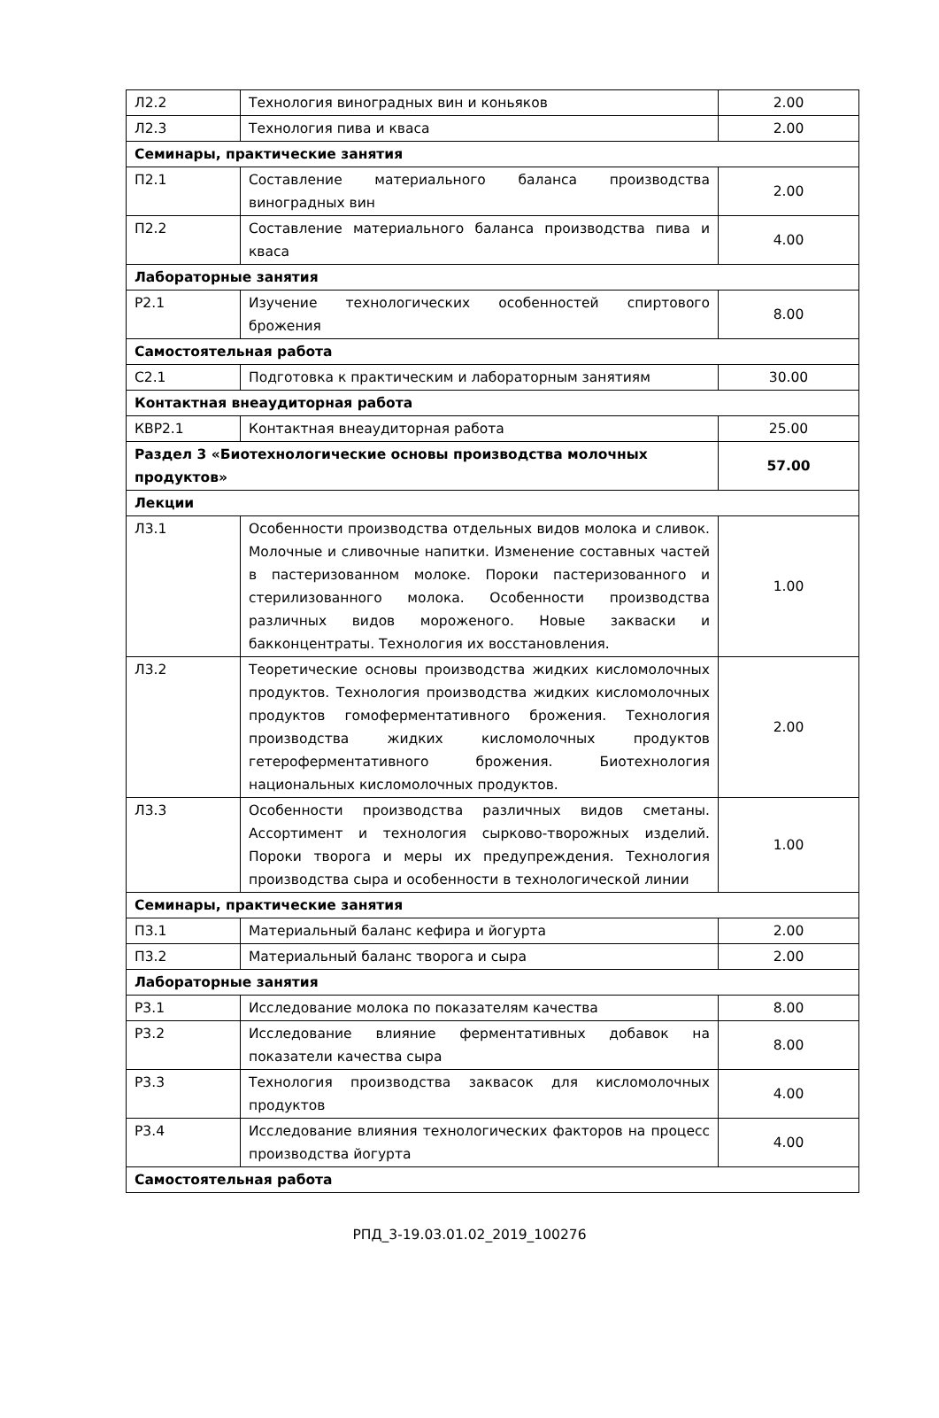| Л2.2 | Технология виноградных вин и коньяков | 2.00 |
| Л2.3 | Технология пива и кваса | 2.00 |
| Семинары, практические занятия | | |
| П2.1 | Составление материального баланса производства виноградных вин | 2.00 |
| П2.2 | Составление материального баланса производства пива и кваса | 4.00 |
| Лабораторные занятия | | |
| Р2.1 | Изучение технологических особенностей спиртового брожения | 8.00 |
| Самостоятельная работа | | |
| С2.1 | Подготовка к практическим и лабораторным занятиям | 30.00 |
| Контактная внеаудиторная работа | | |
| КВР2.1 | Контактная внеаудиторная работа | 25.00 |
| Раздел 3 «Биотехнологические основы производства молочных продуктов» | | 57.00 |
| Лекции | | |
| Л3.1 | Особенности производства отдельных видов молока и сливок. Молочные и сливочные напитки. Изменение составных частей в пастеризованном молоке. Пороки пастеризованного и стерилизованного молока. Особенности производства различных видов мороженого. Новые закваски и бакконцентраты. Технология их восстановления. | 1.00 |
| Л3.2 | Теоретические основы производства жидких кисломолочных продуктов. Технология производства жидких кисломолочных продуктов гомоферментативного брожения. Технология производства жидких кисломолочных продуктов гетероферментативного брожения. Биотехнология национальных кисломолочных продуктов. | 2.00 |
| Л3.3 | Особенности производства различных видов сметаны. Ассортимент и технология сырково-творожных изделий. Пороки творога и меры их предупреждения. Технология производства сыра и особенности в технологической линии | 1.00 |
| Семинары, практические занятия | | |
| П3.1 | Материальный баланс кефира и йогурта | 2.00 |
| П3.2 | Материальный баланс творога и сыра | 2.00 |
| Лабораторные занятия | | |
| Р3.1 | Исследование молока по показателям качества | 8.00 |
| Р3.2 | Исследование влияние ферментативных добавок на показатели качества сыра | 8.00 |
| Р3.3 | Технология производства заквасок для кисломолочных продуктов | 4.00 |
| Р3.4 | Исследование влияния технологических факторов на процесс производства йогурта | 4.00 |
| Самостоятельная работа | | |
РПД_3-19.03.01.02_2019_100276